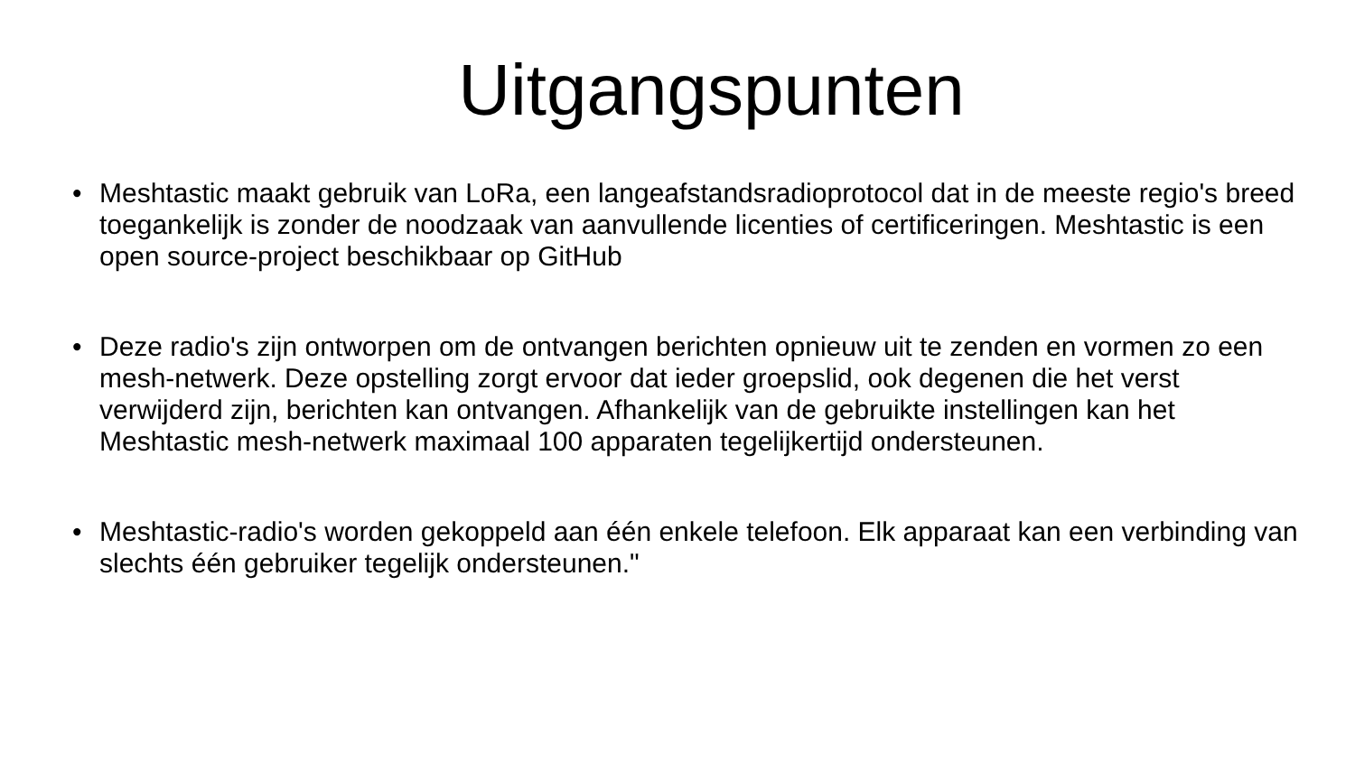Uitgangspunten
• Meshtastic maakt gebruik van LoRa, een langeafstandsradioprotocol dat in de meeste regio's breed toegankelijk is zonder de noodzaak van aanvullende licenties of certificeringen. Meshtastic is een open source-project beschikbaar op GitHub
• Deze radio's zijn ontworpen om de ontvangen berichten opnieuw uit te zenden en vormen zo een mesh-netwerk. Deze opstelling zorgt ervoor dat ieder groepslid, ook degenen die het verst verwijderd zijn, berichten kan ontvangen. Afhankelijk van de gebruikte instellingen kan het Meshtastic mesh-netwerk maximaal 100 apparaten tegelijkertijd ondersteunen.
• Meshtastic-radio's worden gekoppeld aan één enkele telefoon. Elk apparaat kan een verbinding van slechts één gebruiker tegelijk ondersteunen."